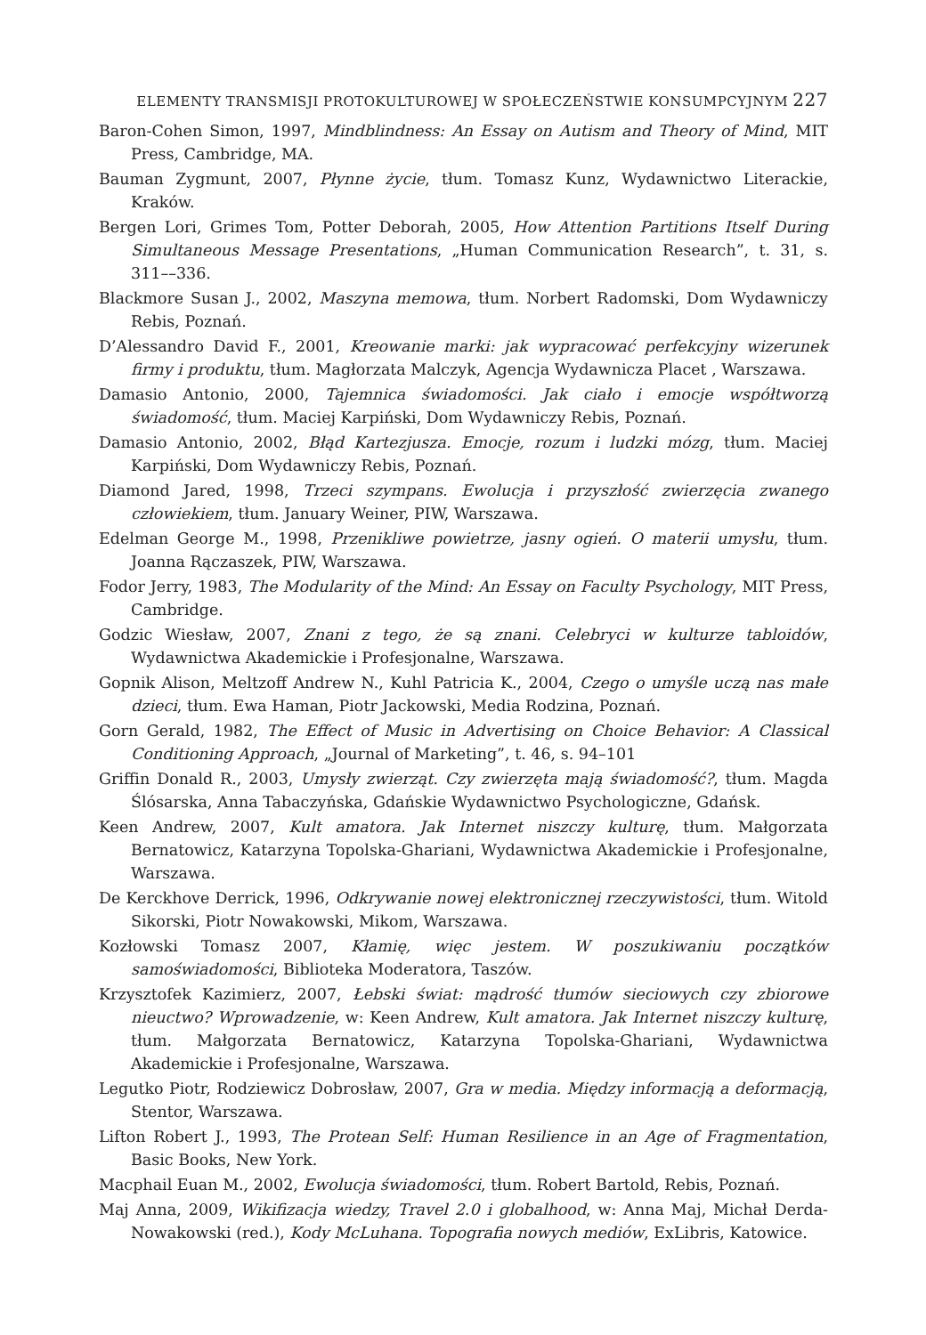ELEMENTY TRANSMISJI PROTOKULTUROWEJ W SPOŁECZEŃSTWIE KONSUMPCYJNYM 227
Baron-Cohen Simon, 1997, Mindblindness: An Essay on Autism and Theory of Mind, MIT Press, Cambridge, MA.
Bauman Zygmunt, 2007, Płynne życie, tłum. Tomasz Kunz, Wydawnictwo Literackie, Kraków.
Bergen Lori, Grimes Tom, Potter Deborah, 2005, How Attention Partitions Itself During Simultaneous Message Presentations, „Human Communication Research”, t. 31, s. 311––336.
Blackmore Susan J., 2002, Maszyna memowa, tłum. Norbert Radomski, Dom Wydawniczy Rebis, Poznań.
D’Alessandro David F., 2001, Kreowanie marki: jak wypracować perfekcyjny wizerunek firmy i produktu, tłum. Magłorzata Malczyk, Agencja Wydawnicza Placet , Warszawa.
Damasio Antonio, 2000, Tajemnica świadomości. Jak ciało i emocje współtworzą świadomość, tłum. Maciej Karpiński, Dom Wydawniczy Rebis, Poznań.
Damasio Antonio, 2002, Błąd Kartezjusza. Emocje, rozum i ludzki mózg, tłum. Maciej Karpiński, Dom Wydawniczy Rebis, Poznań.
Diamond Jared, 1998, Trzeci szympans. Ewolucja i przyszłość zwierzęcia zwanego człowiekiem, tłum. January Weiner, PIW, Warszawa.
Edelman George M., 1998, Przenikliwe powietrze, jasny ogień. O materii umysłu, tłum. Joanna Rączaszek, PIW, Warszawa.
Fodor Jerry, 1983, The Modularity of the Mind: An Essay on Faculty Psychology, MIT Press, Cambridge.
Godzic Wiesław, 2007, Znani z tego, że są znani. Celebryci w kulturze tabloidów, Wydawnictwa Akademickie i Profesjonalne, Warszawa.
Gopnik Alison, Meltzoff Andrew N., Kuhl Patricia K., 2004, Czego o umyśle uczą nas małe dzieci, tłum. Ewa Haman, Piotr Jackowski, Media Rodzina, Poznań.
Gorn Gerald, 1982, The Effect of Music in Advertising on Choice Behavior: A Classical Conditioning Approach, „Journal of Marketing”, t. 46, s. 94–101
Griffin Donald R., 2003, Umysły zwierząt. Czy zwierzęta mają świadomość?, tłum. Magda Ślósarska, Anna Tabaczyńska, Gdańskie Wydawnictwo Psychologiczne, Gdańsk.
Keen Andrew, 2007, Kult amatora. Jak Internet niszczy kulturę, tłum. Małgorzata Bernatowicz, Katarzyna Topolska-Ghariani, Wydawnictwa Akademickie i Profesjonalne, Warszawa.
De Kerckhove Derrick, 1996, Odkrywanie nowej elektronicznej rzeczywistości, tłum. Witold Sikorski, Piotr Nowakowski, Mikom, Warszawa.
Kozłowski Tomasz 2007, Kłamię, więc jestem. W poszukiwaniu początków samoświadomości, Biblioteka Moderatora, Taszów.
Krzysztofek Kazimierz, 2007, Łebski świat: mądrość tłumów sieciowych czy zbiorowe nieuctwo? Wprowadzenie, w: Keen Andrew, Kult amatora. Jak Internet niszczy kulturę, tłum. Małgorzata Bernatowicz, Katarzyna Topolska-Ghariani, Wydawnictwa Akademickie i Profesjonalne, Warszawa.
Legutko Piotr, Rodziewicz Dobrosław, 2007, Gra w media. Między informacją a deformacją, Stentor, Warszawa.
Lifton Robert J., 1993, The Protean Self: Human Resilience in an Age of Fragmentation, Basic Books, New York.
Macphail Euan M., 2002, Ewolucja świadomości, tłum. Robert Bartold, Rebis, Poznań.
Maj Anna, 2009, Wikifizacja wiedzy, Travel 2.0 i globalhood, w: Anna Maj, Michał Derda-Nowakowski (red.), Kody McLuhana. Topografia nowych mediów, ExLibris, Katowice.